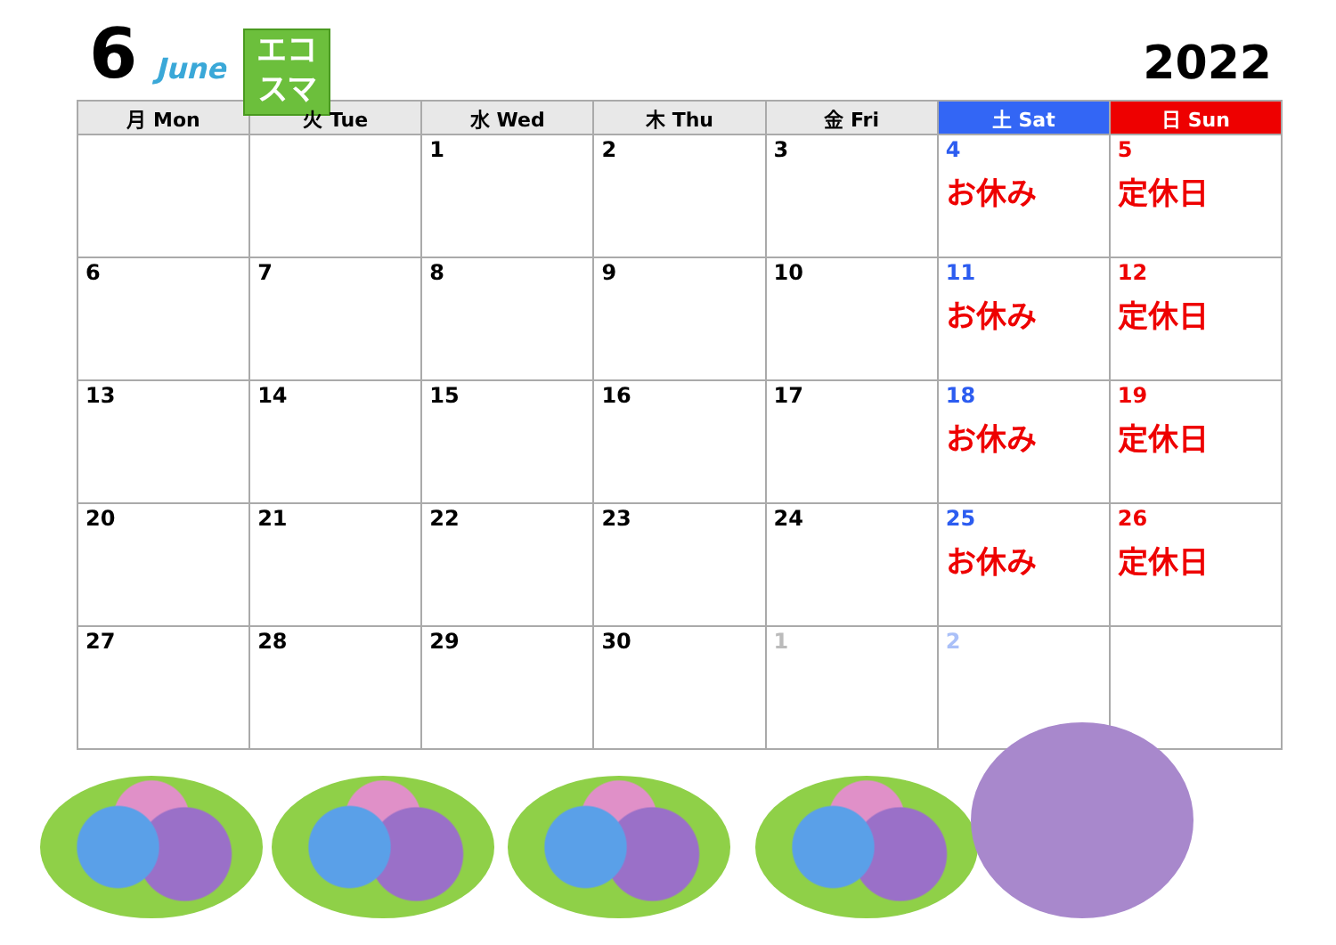6 June
エコ
スマ
2022
| 月 Mon | 火 Tue | 水 Wed | 木 Thu | 金 Fri | 土 Sat | 日 Sun |
| --- | --- | --- | --- | --- | --- | --- |
| | | 1 | 2 | 3 | 4 お休み | 5 定休日 |
| 6 | 7 | 8 | 9 | 10 | 11 お休み | 12 定休日 |
| 13 | 14 | 15 | 16 | 17 | 18 お休み | 19 定休日 |
| 20 | 21 | 22 | 23 | 24 | 25 お休み | 26 定休日 |
| 27 | 28 | 29 | 30 | 1 | 2 | |